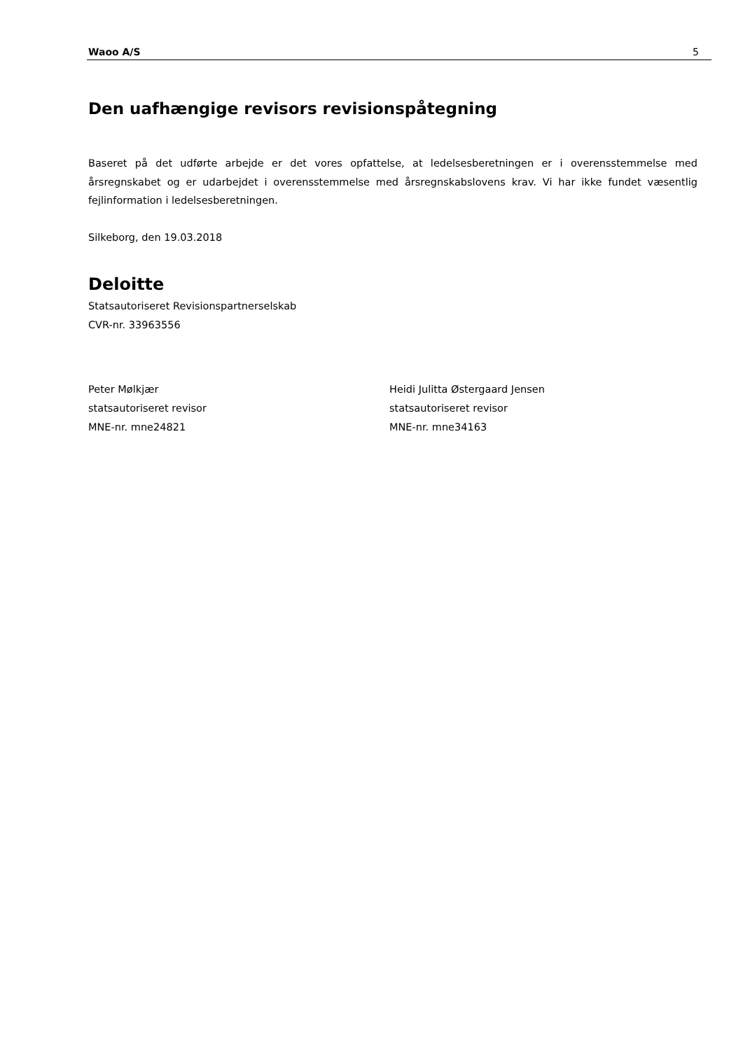Waoo A/S 5
Den uafhængige revisors revisionspåtegning
Baseret på det udførte arbejde er det vores opfattelse, at ledelsesberetningen er i overensstemmelse med årsregnskabet og er udarbejdet i overensstemmelse med årsregnskabslovens krav. Vi har ikke fundet væsentlig fejlinformation i ledelsesberetningen.
Silkeborg, den 19.03.2018
Deloitte
Statsautoriseret Revisionspartnerselskab
CVR-nr. 33963556
Peter Mølkjær
statsautoriseret revisor
MNE-nr. mne24821
Heidi Julitta Østergaard Jensen
statsautoriseret revisor
MNE-nr. mne34163